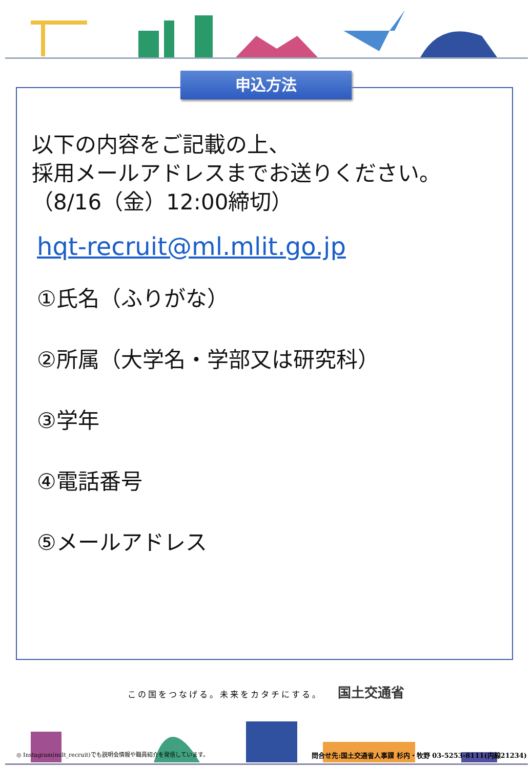申込方法
以下の内容をご記載の上、
採用メールアドレスまでお送りください。
（8/16（金）12:00締切）
hqt-recruit@ml.mlit.go.jp
①氏名（ふりがな）
②所属（大学名・学部又は研究科）
③学年
④電話番号
⑤メールアドレス
この国をつなげる。未来をカタチにする。 国土交通省
◎ Instagram(milt_recruit)でも説明会情報や職員紹介を発信しています。 問合せ先:国土交通省人事課 杉内・牧野 03-5253-8111(内線21234)